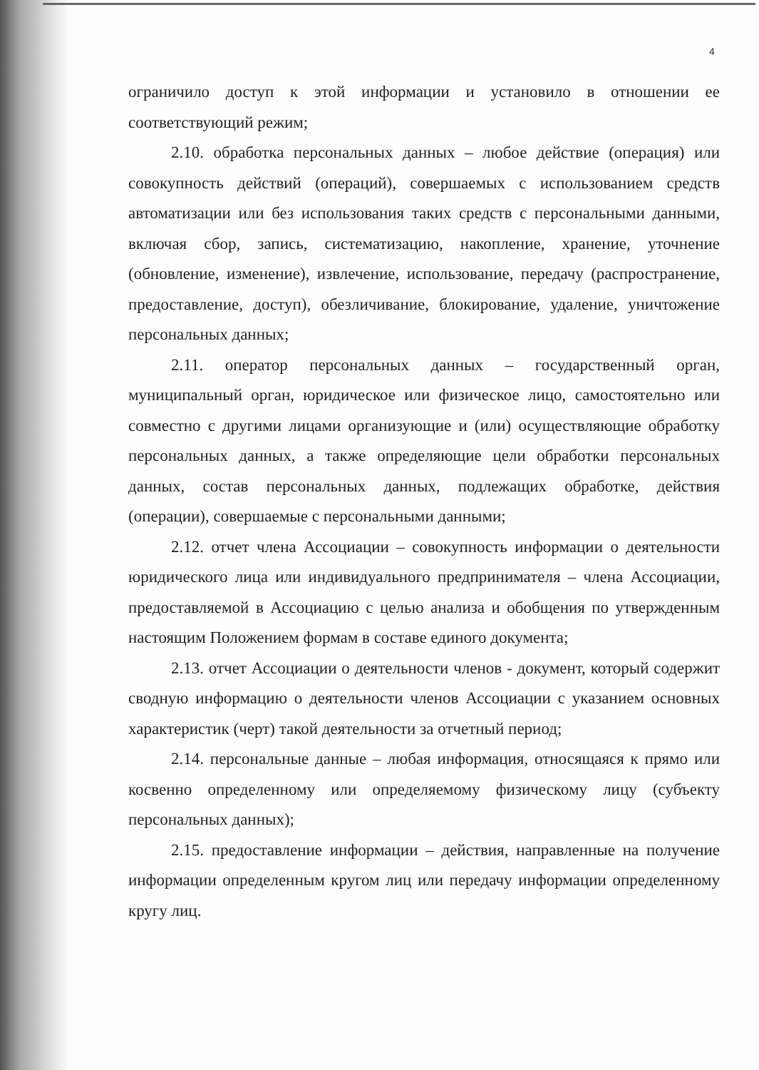4
ограничило доступ к этой информации и установило в отношении ее соответствующий режим;
2.10. обработка персональных данных – любое действие (операция) или совокупность действий (операций), совершаемых с использованием средств автоматизации или без использования таких средств с персональными данными, включая сбор, запись, систематизацию, накопление, хранение, уточнение (обновление, изменение), извлечение, использование, передачу (распространение, предоставление, доступ), обезличивание, блокирование, удаление, уничтожение персональных данных;
2.11. оператор персональных данных – государственный орган, муниципальный орган, юридическое или физическое лицо, самостоятельно или совместно с другими лицами организующие и (или) осуществляющие обработку персональных данных, а также определяющие цели обработки персональных данных, состав персональных данных, подлежащих обработке, действия (операции), совершаемые с персональными данными;
2.12. отчет члена Ассоциации – совокупность информации о деятельности юридического лица или индивидуального предпринимателя – члена Ассоциации, предоставляемой в Ассоциацию с целью анализа и обобщения по утвержденным настоящим Положением формам в составе единого документа;
2.13. отчет Ассоциации о деятельности членов - документ, который содержит сводную информацию о деятельности членов Ассоциации с указанием основных характеристик (черт) такой деятельности за отчетный период;
2.14. персональные данные – любая информация, относящаяся к прямо или косвенно определенному или определяемому физическому лицу (субъекту персональных данных);
2.15. предоставление информации – действия, направленные на получение информации определенным кругом лиц или передачу информации определенному кругу лиц.